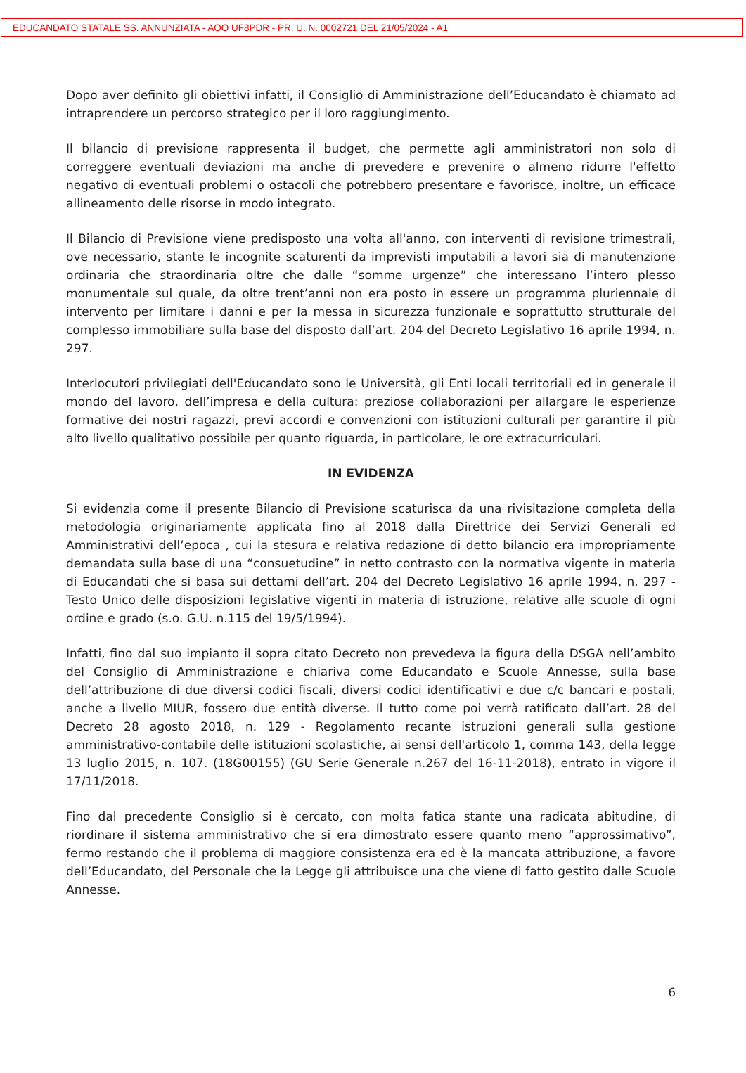EDUCANDATO STATALE SS. ANNUNZIATA - AOO UF8PDR - PR. U. N. 0002721 DEL 21/05/2024 - A1
Dopo aver definito gli obiettivi infatti, il Consiglio di Amministrazione dell’Educandato è chiamato ad intraprendere un percorso strategico per il loro raggiungimento.
Il bilancio di previsione rappresenta il budget, che permette agli amministratori non solo di correggere eventuali deviazioni ma anche di prevedere e prevenire o almeno ridurre l'effetto negativo di eventuali problemi o ostacoli che potrebbero presentare e favorisce, inoltre, un efficace allineamento delle risorse in modo integrato.
Il Bilancio di Previsione viene predisposto una volta all'anno, con interventi di revisione trimestrali, ove necessario, stante le incognite scaturenti da imprevisti imputabili a lavori sia di manutenzione ordinaria che straordinaria oltre che dalle “somme urgenze” che interessano l’intero plesso monumentale sul quale, da oltre trent’anni non era posto in essere un programma pluriennale di intervento per limitare i danni e per la messa in sicurezza funzionale e soprattutto strutturale del complesso immobiliare sulla base del disposto dall’art. 204 del Decreto Legislativo 16 aprile 1994, n. 297.
Interlocutori privilegiati dell'Educandato sono le Università, gli Enti locali territoriali ed in generale il mondo del lavoro, dell’impresa e della cultura: preziose collaborazioni per allargare le esperienze formative dei nostri ragazzi, previ accordi e convenzioni con istituzioni culturali per garantire il più alto livello qualitativo possibile per quanto riguarda, in particolare, le ore extracurriculari.
IN EVIDENZA
Si evidenzia come il presente Bilancio di Previsione scaturisca da una rivisitazione completa della metodologia originariamente applicata fino al 2018 dalla Direttrice dei Servizi Generali ed Amministrativi dell’epoca , cui la stesura e relativa redazione di detto bilancio era impropriamente demandata sulla base di una “consuetudine” in netto contrasto con la normativa vigente in materia di Educandati che si basa sui dettami dell’art. 204 del Decreto Legislativo 16 aprile 1994, n. 297 - Testo Unico delle disposizioni legislative vigenti in materia di istruzione, relative alle scuole di ogni ordine e grado (s.o. G.U. n.115 del 19/5/1994).
Infatti, fino dal suo impianto il sopra citato Decreto non prevedeva la figura della DSGA nell’ambito del Consiglio di Amministrazione e chiariva come Educandato e Scuole Annesse, sulla base dell’attribuzione di due diversi codici fiscali, diversi codici identificativi e due c/c bancari e postali, anche a livello MIUR, fossero due entità diverse. Il tutto come poi verrà ratificato dall’art. 28 del Decreto 28 agosto 2018, n. 129 - Regolamento recante istruzioni generali sulla gestione amministrativo-contabile delle istituzioni scolastiche, ai sensi dell'articolo 1, comma 143, della legge 13 luglio 2015, n. 107. (18G00155) (GU Serie Generale n.267 del 16-11-2018), entrato in vigore il 17/11/2018.
Fino dal precedente Consiglio si è cercato, con molta fatica stante una radicata abitudine, di riordinare il sistema amministrativo che si era dimostrato essere quanto meno “approssimativo”, fermo restando che il problema di maggiore consistenza era ed è la mancata attribuzione, a favore dell’Educandato, del Personale che la Legge gli attribuisce una che viene di fatto gestito dalle Scuole Annesse.
6